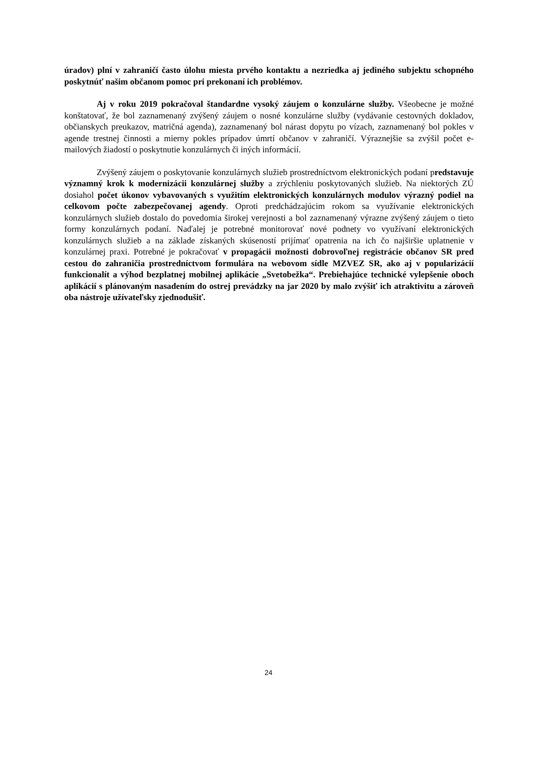úradov) plní v zahraničí často úlohu miesta prvého kontaktu a nezriedka aj jediného subjektu schopného poskytnúť našim občanom pomoc pri prekonaní ich problémov.
Aj v roku 2019 pokračoval štandardne vysoký záujem o konzulárne služby. Všeobecne je možné konštatovať, že bol zaznamenaný zvýšený záujem o nosné konzulárne služby (vydávanie cestovných dokladov, občianskych preukazov, matričná agenda), zaznamenaný bol nárast dopytu po vízach, zaznamenaný bol pokles v agende trestnej činnosti a mierny pokles prípadov úmrtí občanov v zahraničí. Výraznejšie sa zvýšil počet e-mailových žiadostí o poskytnutie konzulárnych či iných informácií.
Zvýšený záujem o poskytovanie konzulárnych služieb prostredníctvom elektronických podaní predstavuje významný krok k modernizácii konzulárnej služby a zrýchleniu poskytovaných služieb. Na niektorých ZÚ dosiahol počet úkonov vybavovaných s využitím elektronických konzulárnych modulov výrazný podiel na celkovom počte zabezpečovanej agendy. Oproti predchádzajúcim rokom sa využívanie elektronických konzulárnych služieb dostalo do povedomia širokej verejnosti a bol zaznamenaný výrazne zvýšený záujem o tieto formy konzulárnych podaní. Naďalej je potrebné monitorovať nové podnety vo využívaní elektronických konzulárnych služieb a na základe získaných skúseností prijímať opatrenia na ich čo najširšie uplatnenie v konzulárnej praxi. Potrebné je pokračovať v propagácii možnosti dobrovoľnej registrácie občanov SR pred cestou do zahraničia prostredníctvom formulára na webovom sídle MZVEZ SR, ako aj v popularizácií funkcionalít a výhod bezplatnej mobilnej aplikácie „Svetobežka“. Prebiehajúce technické vylepšenie oboch aplikácií s plánovaným nasadením do ostrej prevádzky na jar 2020 by malo zvýšiť ich atraktivitu a zároveň oba nástroje užívateľsky zjednodušiť.
24